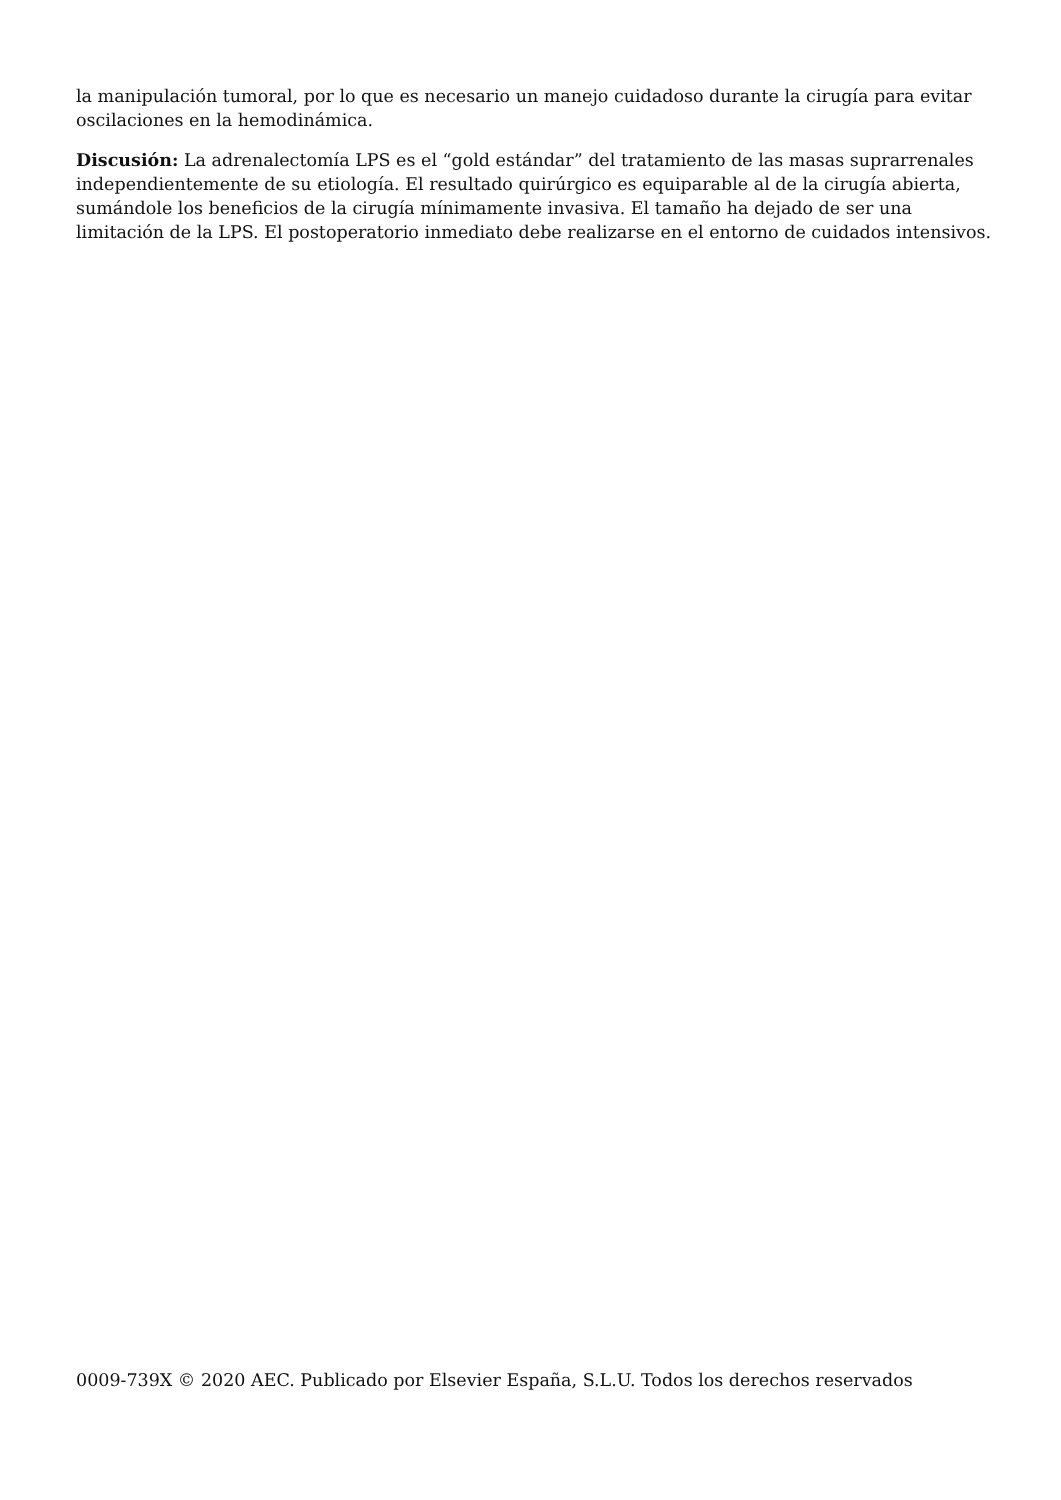la manipulación tumoral, por lo que es necesario un manejo cuidadoso durante la cirugía para evitar oscilaciones en la hemodinámica.
Discusión: La adrenalectomía LPS es el “gold estándar” del tratamiento de las masas suprarrenales independientemente de su etiología. El resultado quirúrgico es equiparable al de la cirugía abierta, sumándole los beneficios de la cirugía mínimamente invasiva. El tamaño ha dejado de ser una limitación de la LPS. El postoperatorio inmediato debe realizarse en el entorno de cuidados intensivos.
0009-739X © 2020 AEC. Publicado por Elsevier España, S.L.U. Todos los derechos reservados